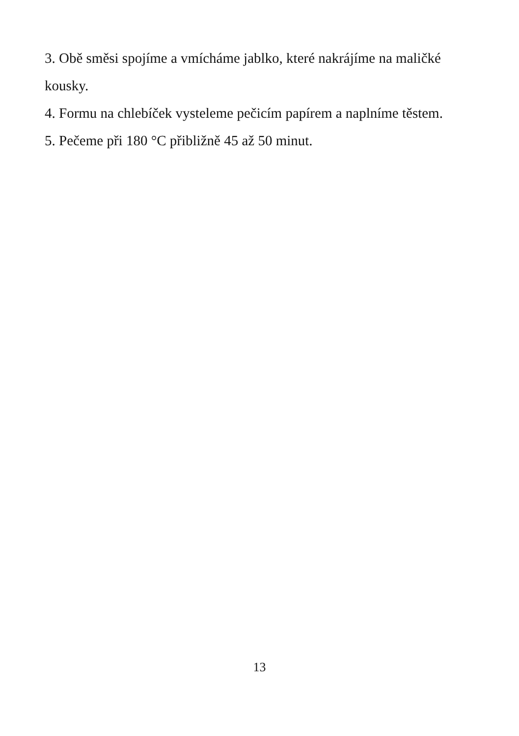3. Obě směsi spojíme a vmícháme jablko, které nakrájíme na maličké kousky.
4. Formu na chlebíček vysteleme pečicím papírem a naplníme těstem.
5. Pečeme při 180 °C přibližně 45 až 50 minut.
13